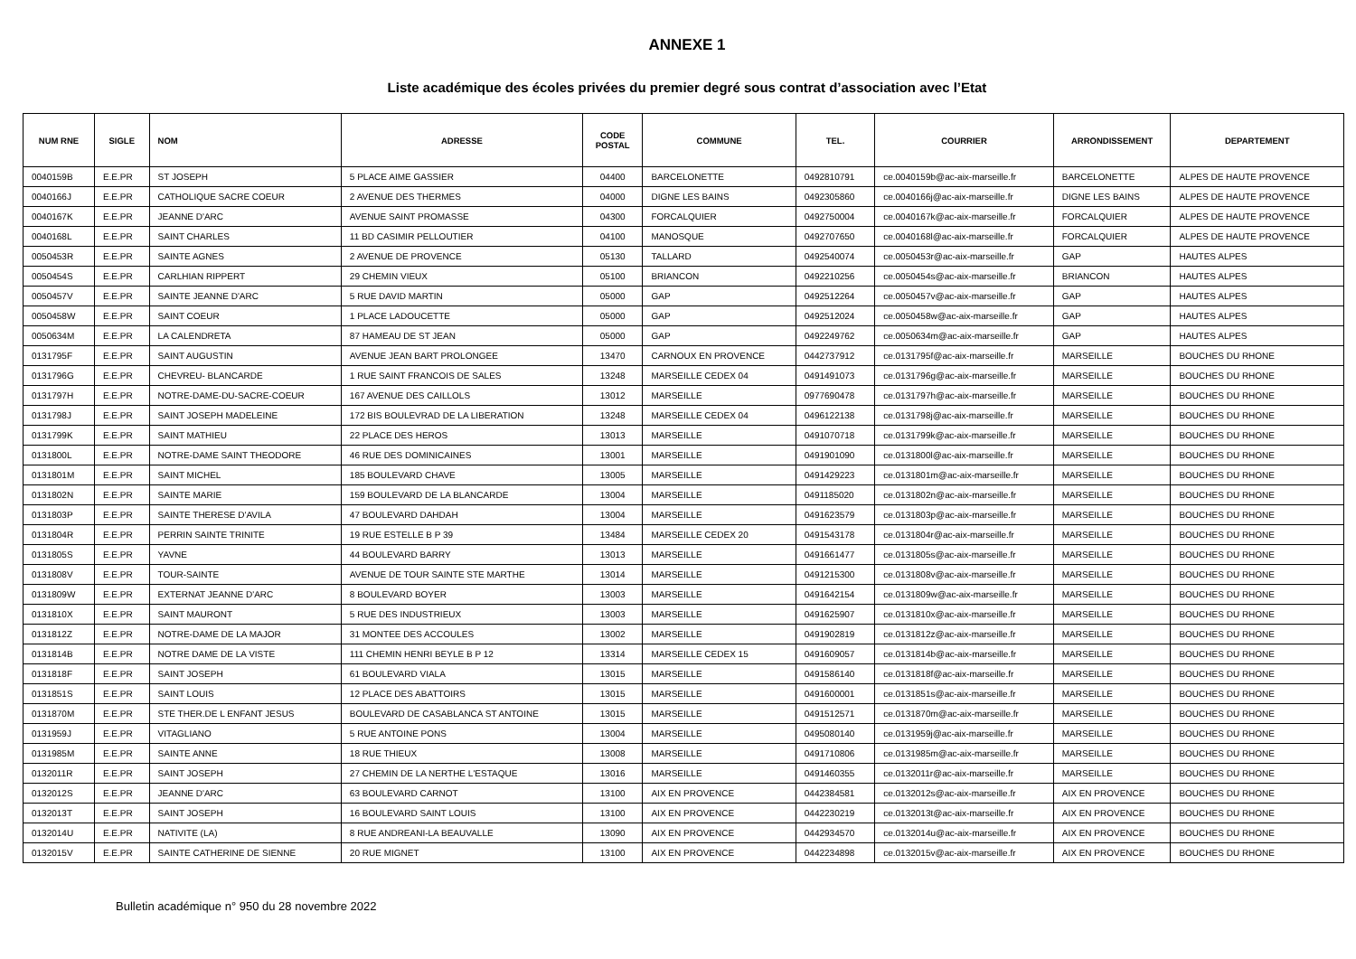ANNEXE 1
Liste académique des écoles privées du premier degré sous contrat d’association avec l’Etat
| NUM RNE | SIGLE | NOM | ADRESSE | CODE POSTAL | COMMUNE | TEL. | COURRIER | ARRONDISSEMENT | DEPARTEMENT |
| --- | --- | --- | --- | --- | --- | --- | --- | --- | --- |
| 0040159B | E.E.PR | ST JOSEPH | 5 PLACE AIME GASSIER | 04400 | BARCELONETTE | 0492810791 | ce.0040159b@ac-aix-marseille.fr | BARCELONETTE | ALPES DE HAUTE PROVENCE |
| 0040166J | E.E.PR | CATHOLIQUE SACRE COEUR | 2 AVENUE DES THERMES | 04000 | DIGNE LES BAINS | 0492305860 | ce.0040166j@ac-aix-marseille.fr | DIGNE LES BAINS | ALPES DE HAUTE PROVENCE |
| 0040167K | E.E.PR | JEANNE D'ARC | AVENUE SAINT PROMASSE | 04300 | FORCALQUIER | 0492750004 | ce.0040167k@ac-aix-marseille.fr | FORCALQUIER | ALPES DE HAUTE PROVENCE |
| 0040168L | E.E.PR | SAINT CHARLES | 11 BD CASIMIR PELLOUTIER | 04100 | MANOSQUE | 0492707650 | ce.0040168l@ac-aix-marseille.fr | FORCALQUIER | ALPES DE HAUTE PROVENCE |
| 0050453R | E.E.PR | SAINTE AGNES | 2 AVENUE DE PROVENCE | 05130 | TALLARD | 0492540074 | ce.0050453r@ac-aix-marseille.fr | GAP | HAUTES ALPES |
| 0050454S | E.E.PR | CARLHIAN RIPPERT | 29 CHEMIN VIEUX | 05100 | BRIANCON | 0492210256 | ce.0050454s@ac-aix-marseille.fr | BRIANCON | HAUTES ALPES |
| 0050457V | E.E.PR | SAINTE JEANNE D'ARC | 5 RUE DAVID MARTIN | 05000 | GAP | 0492512264 | ce.0050457v@ac-aix-marseille.fr | GAP | HAUTES ALPES |
| 0050458W | E.E.PR | SAINT COEUR | 1 PLACE LADOUCETTE | 05000 | GAP | 0492512024 | ce.0050458w@ac-aix-marseille.fr | GAP | HAUTES ALPES |
| 0050634M | E.E.PR | LA CALENDRETA | 87 HAMEAU DE ST JEAN | 05000 | GAP | 0492249762 | ce.0050634m@ac-aix-marseille.fr | GAP | HAUTES ALPES |
| 0131795F | E.E.PR | SAINT AUGUSTIN | AVENUE JEAN BART PROLONGEE | 13470 | CARNOUX EN PROVENCE | 0442737912 | ce.0131795f@ac-aix-marseille.fr | MARSEILLE | BOUCHES DU RHONE |
| 0131796G | E.E.PR | CHEVREU- BLANCARDE | 1 RUE SAINT FRANCOIS DE SALES | 13248 | MARSEILLE CEDEX 04 | 0491491073 | ce.0131796g@ac-aix-marseille.fr | MARSEILLE | BOUCHES DU RHONE |
| 0131797H | E.E.PR | NOTRE-DAME-DU-SACRE-COEUR | 167 AVENUE DES CAILLOLS | 13012 | MARSEILLE | 0977690478 | ce.0131797h@ac-aix-marseille.fr | MARSEILLE | BOUCHES DU RHONE |
| 0131798J | E.E.PR | SAINT JOSEPH MADELEINE | 172 BIS BOULEVRAD DE LA LIBERATION | 13248 | MARSEILLE CEDEX 04 | 0496122138 | ce.0131798j@ac-aix-marseille.fr | MARSEILLE | BOUCHES DU RHONE |
| 0131799K | E.E.PR | SAINT MATHIEU | 22 PLACE DES HEROS | 13013 | MARSEILLE | 0491070718 | ce.0131799k@ac-aix-marseille.fr | MARSEILLE | BOUCHES DU RHONE |
| 0131800L | E.E.PR | NOTRE-DAME SAINT THEODORE | 46 RUE DES DOMINICAINES | 13001 | MARSEILLE | 0491901090 | ce.0131800l@ac-aix-marseille.fr | MARSEILLE | BOUCHES DU RHONE |
| 0131801M | E.E.PR | SAINT MICHEL | 185 BOULEVARD CHAVE | 13005 | MARSEILLE | 0491429223 | ce.0131801m@ac-aix-marseille.fr | MARSEILLE | BOUCHES DU RHONE |
| 0131802N | E.E.PR | SAINTE MARIE | 159 BOULEVARD DE LA BLANCARDE | 13004 | MARSEILLE | 0491185020 | ce.0131802n@ac-aix-marseille.fr | MARSEILLE | BOUCHES DU RHONE |
| 0131803P | E.E.PR | SAINTE THERESE D'AVILA | 47 BOULEVARD DAHDAH | 13004 | MARSEILLE | 0491623579 | ce.0131803p@ac-aix-marseille.fr | MARSEILLE | BOUCHES DU RHONE |
| 0131804R | E.E.PR | PERRIN SAINTE TRINITE | 19 RUE ESTELLE B P 39 | 13484 | MARSEILLE CEDEX 20 | 0491543178 | ce.0131804r@ac-aix-marseille.fr | MARSEILLE | BOUCHES DU RHONE |
| 0131805S | E.E.PR | YAVNE | 44 BOULEVARD BARRY | 13013 | MARSEILLE | 0491661477 | ce.0131805s@ac-aix-marseille.fr | MARSEILLE | BOUCHES DU RHONE |
| 0131808V | E.E.PR | TOUR-SAINTE | AVENUE DE TOUR SAINTE STE MARTHE | 13014 | MARSEILLE | 0491215300 | ce.0131808v@ac-aix-marseille.fr | MARSEILLE | BOUCHES DU RHONE |
| 0131809W | E.E.PR | EXTERNAT JEANNE D'ARC | 8 BOULEVARD BOYER | 13003 | MARSEILLE | 0491642154 | ce.0131809w@ac-aix-marseille.fr | MARSEILLE | BOUCHES DU RHONE |
| 0131810X | E.E.PR | SAINT MAURONT | 5 RUE DES INDUSTRIEUX | 13003 | MARSEILLE | 0491625907 | ce.0131810x@ac-aix-marseille.fr | MARSEILLE | BOUCHES DU RHONE |
| 0131812Z | E.E.PR | NOTRE-DAME DE LA MAJOR | 31 MONTEE DES ACCOULES | 13002 | MARSEILLE | 0491902819 | ce.0131812z@ac-aix-marseille.fr | MARSEILLE | BOUCHES DU RHONE |
| 0131814B | E.E.PR | NOTRE DAME DE LA VISTE | 111 CHEMIN HENRI BEYLE B P 12 | 13314 | MARSEILLE CEDEX 15 | 0491609057 | ce.0131814b@ac-aix-marseille.fr | MARSEILLE | BOUCHES DU RHONE |
| 0131818F | E.E.PR | SAINT JOSEPH | 61 BOULEVARD VIALA | 13015 | MARSEILLE | 0491586140 | ce.0131818f@ac-aix-marseille.fr | MARSEILLE | BOUCHES DU RHONE |
| 0131851S | E.E.PR | SAINT LOUIS | 12 PLACE DES ABATTOIRS | 13015 | MARSEILLE | 0491600001 | ce.0131851s@ac-aix-marseille.fr | MARSEILLE | BOUCHES DU RHONE |
| 0131870M | E.E.PR | STE THER.DE L ENFANT JESUS | BOULEVARD DE CASABLANCA ST ANTOINE | 13015 | MARSEILLE | 0491512571 | ce.0131870m@ac-aix-marseille.fr | MARSEILLE | BOUCHES DU RHONE |
| 0131959J | E.E.PR | VITAGLIANO | 5 RUE ANTOINE PONS | 13004 | MARSEILLE | 0495080140 | ce.0131959j@ac-aix-marseille.fr | MARSEILLE | BOUCHES DU RHONE |
| 0131985M | E.E.PR | SAINTE ANNE | 18 RUE THIEUX | 13008 | MARSEILLE | 0491710806 | ce.0131985m@ac-aix-marseille.fr | MARSEILLE | BOUCHES DU RHONE |
| 0132011R | E.E.PR | SAINT JOSEPH | 27 CHEMIN DE LA NERTHE L'ESTAQUE | 13016 | MARSEILLE | 0491460355 | ce.0132011r@ac-aix-marseille.fr | MARSEILLE | BOUCHES DU RHONE |
| 0132012S | E.E.PR | JEANNE D'ARC | 63 BOULEVARD CARNOT | 13100 | AIX EN PROVENCE | 0442384581 | ce.0132012s@ac-aix-marseille.fr | AIX EN PROVENCE | BOUCHES DU RHONE |
| 0132013T | E.E.PR | SAINT JOSEPH | 16 BOULEVARD SAINT LOUIS | 13100 | AIX EN PROVENCE | 0442230219 | ce.0132013t@ac-aix-marseille.fr | AIX EN PROVENCE | BOUCHES DU RHONE |
| 0132014U | E.E.PR | NATIVITE (LA) | 8 RUE ANDREANI-LA BEAUVALLE | 13090 | AIX EN PROVENCE | 0442934570 | ce.0132014u@ac-aix-marseille.fr | AIX EN PROVENCE | BOUCHES DU RHONE |
| 0132015V | E.E.PR | SAINTE CATHERINE DE SIENNE | 20 RUE MIGNET | 13100 | AIX EN PROVENCE | 0442234898 | ce.0132015v@ac-aix-marseille.fr | AIX EN PROVENCE | BOUCHES DU RHONE |
Bulletin académique n° 950 du 28 novembre 2022